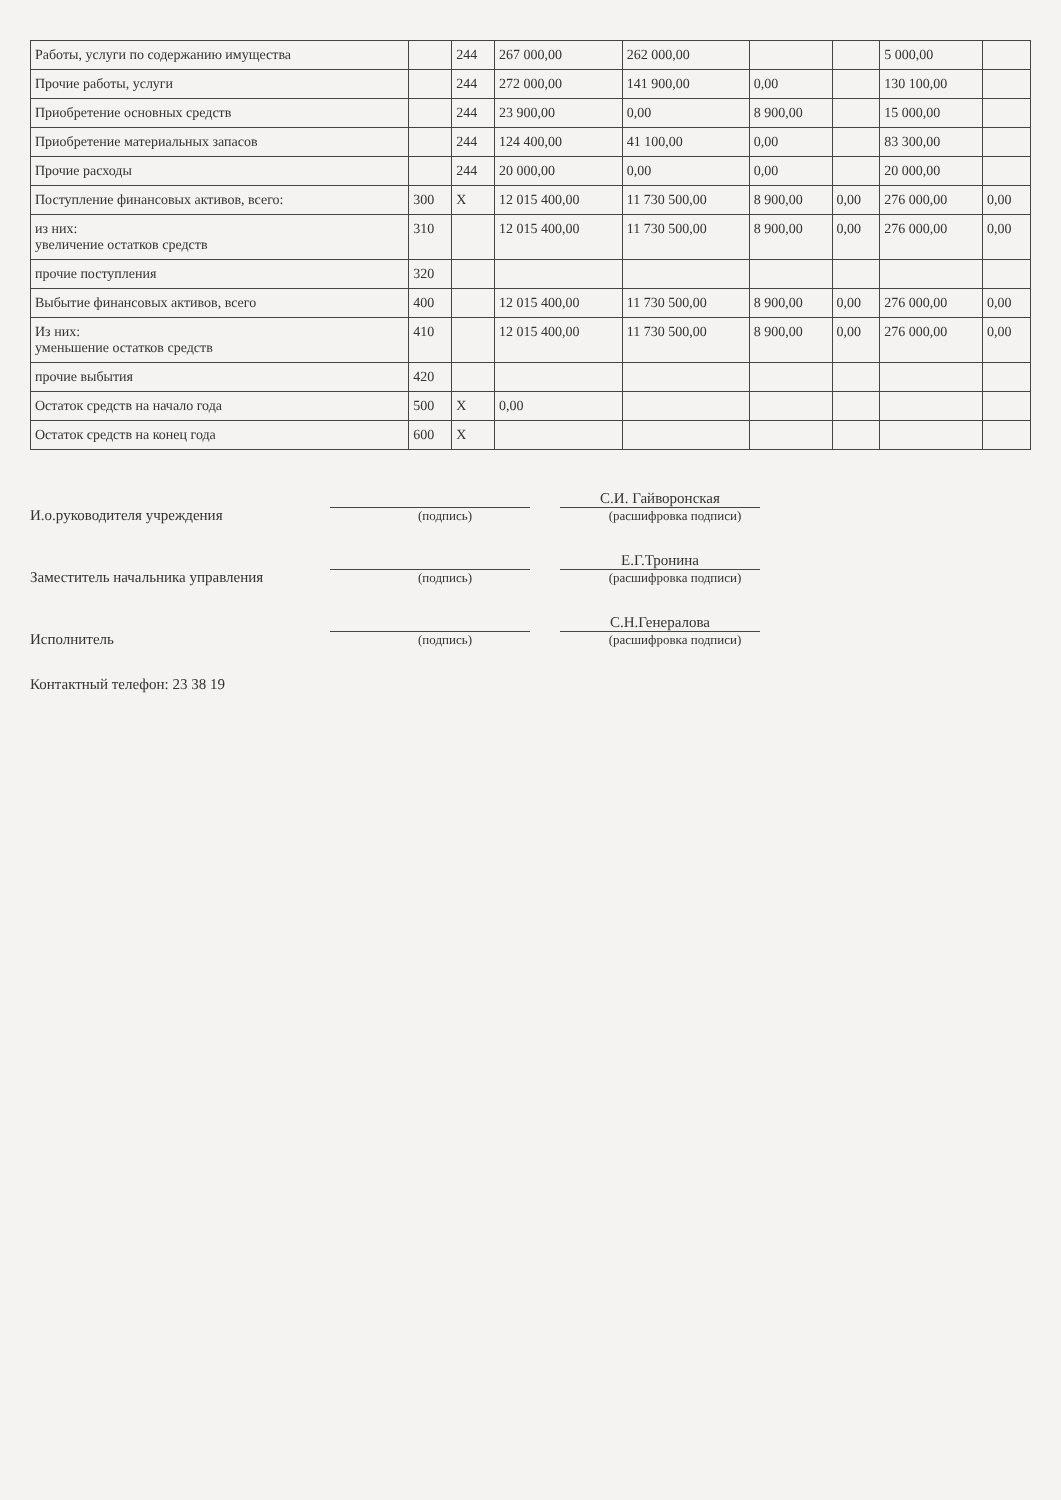| Работы, услуги по содержанию имущества | | 244 | 267 000,00 | 262 000,00 | | | 5 000,00 | |
| Прочие работы, услуги | | 244 | 272 000,00 | 141 900,00 | 0,00 | | 130 100,00 | |
| Приобретение основных средств | | 244 | 23 900,00 | 0,00 | 8 900,00 | | 15 000,00 | |
| Приобретение материальных запасов | | 244 | 124 400,00 | 41 100,00 | 0,00 | | 83 300,00 | |
| Прочие расходы | | 244 | 20 000,00 | 0,00 | 0,00 | | 20 000,00 | |
| Поступление финансовых активов, всего: | 300 | X | 12 015 400,00 | 11 730 500,00 | 8 900,00 | 0,00 | 276 000,00 | 0,00 |
| из них: увеличение остатков средств | 310 | | 12 015 400,00 | 11 730 500,00 | 8 900,00 | 0,00 | 276 000,00 | 0,00 |
| прочие поступления | 320 | | | | | | | |
| Выбытие финансовых активов, всего | 400 | | 12 015 400,00 | 11 730 500,00 | 8 900,00 | 0,00 | 276 000,00 | 0,00 |
| Из них: уменьшение остатков средств | 410 | | 12 015 400,00 | 11 730 500,00 | 8 900,00 | 0,00 | 276 000,00 | 0,00 |
| прочие выбытия | 420 | | | | | | | |
| Остаток средств на начало года | 500 | X | 0,00 | | | | | |
| Остаток средств на конец года | 600 | X | | | | | | |
И.о.руководителя учреждения
(подпись)
С.И. Гайворонская
(расшифровка подписи)
Заместитель начальника управления
(подпись)
Е.Г.Тронина
(расшифровка подписи)
Исполнитель
(подпись)
С.Н.Генералова
(расшифровка подписи)
Контактный телефон: 23 38 19